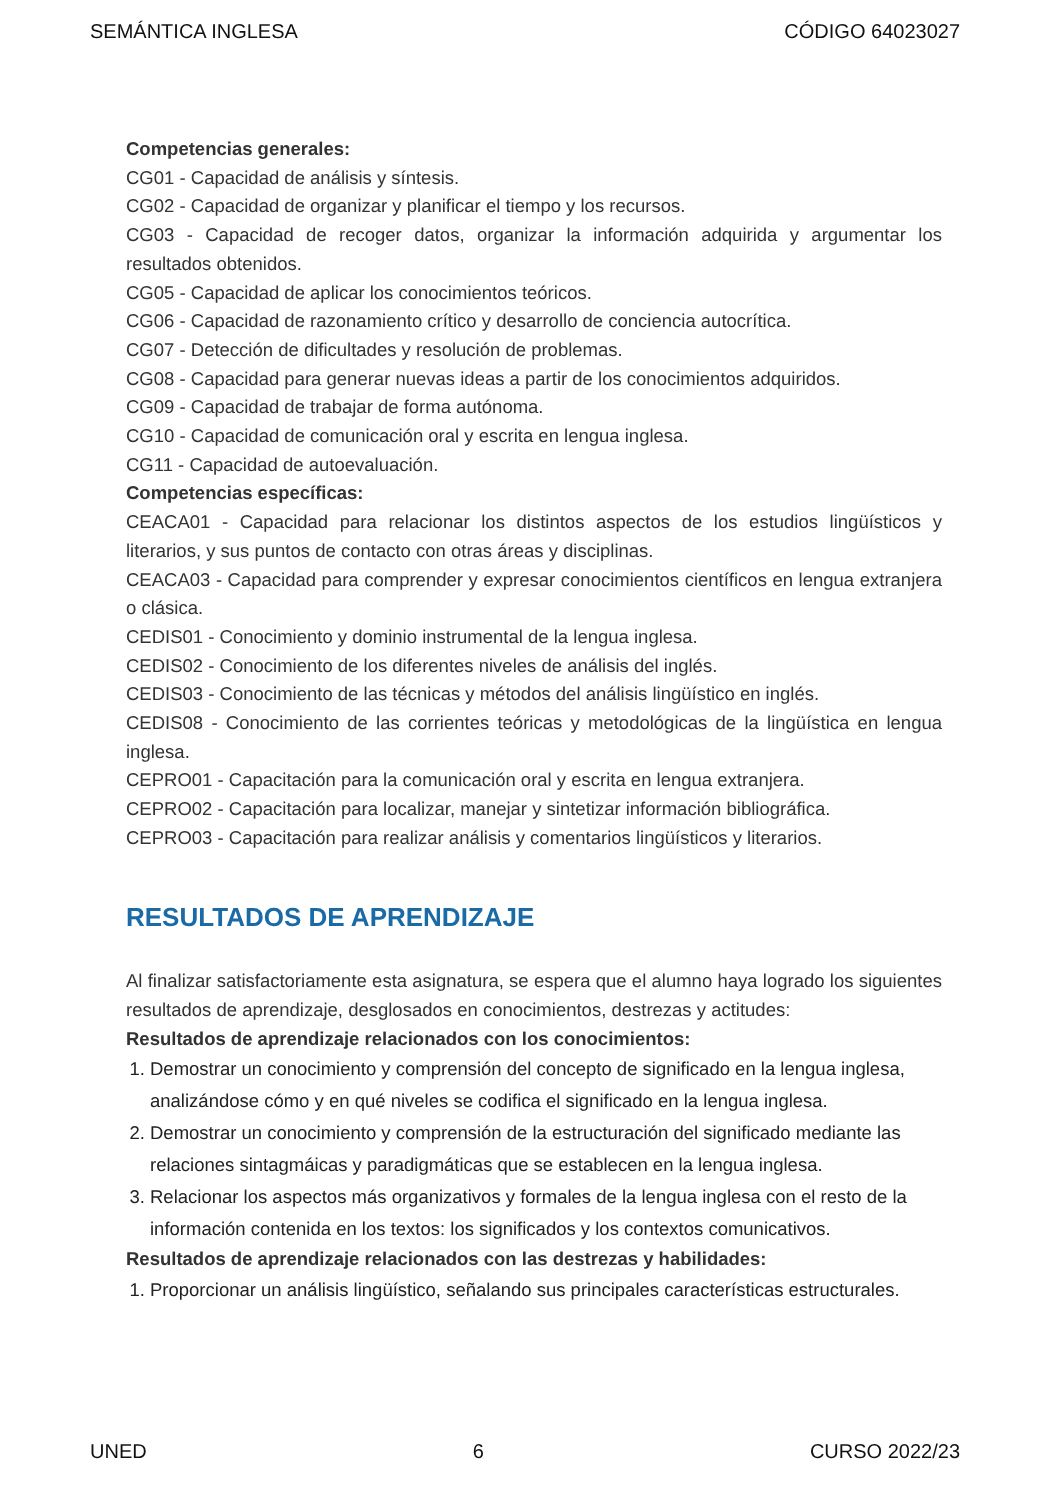SEMÁNTICA INGLESA CÓDIGO 64023027
Competencias generales:
CG01 - Capacidad de análisis y síntesis.
CG02 - Capacidad de organizar y planificar el tiempo y los recursos.
CG03 - Capacidad de recoger datos, organizar la información adquirida y argumentar los resultados obtenidos.
CG05 - Capacidad de aplicar los conocimientos teóricos.
CG06 - Capacidad de razonamiento crítico y desarrollo de conciencia autocrítica.
CG07 - Detección de dificultades y resolución de problemas.
CG08 - Capacidad para generar nuevas ideas a partir de los conocimientos adquiridos.
CG09 - Capacidad de trabajar de forma autónoma.
CG10 - Capacidad de comunicación oral y escrita en lengua inglesa.
CG11 - Capacidad de autoevaluación.
Competencias específicas:
CEACA01 - Capacidad para relacionar los distintos aspectos de los estudios lingüísticos y literarios, y sus puntos de contacto con otras áreas y disciplinas.
CEACA03 - Capacidad para comprender y expresar conocimientos científicos en lengua extranjera o clásica.
CEDIS01 - Conocimiento y dominio instrumental de la lengua inglesa.
CEDIS02 - Conocimiento de los diferentes niveles de análisis del inglés.
CEDIS03 - Conocimiento de las técnicas y métodos del análisis lingüístico en inglés.
CEDIS08 - Conocimiento de las corrientes teóricas y metodológicas de la lingüística en lengua inglesa.
CEPRO01 - Capacitación para la comunicación oral y escrita en lengua extranjera.
CEPRO02 - Capacitación para localizar, manejar y sintetizar información bibliográfica.
CEPRO03 - Capacitación para realizar análisis y comentarios lingüísticos y literarios.
RESULTADOS DE APRENDIZAJE
Al finalizar satisfactoriamente esta asignatura, se espera que el alumno haya logrado los siguientes resultados de aprendizaje, desglosados en conocimientos, destrezas y actitudes:
Resultados de aprendizaje relacionados con los conocimientos:
1. Demostrar un conocimiento y comprensión del concepto de significado en la lengua inglesa, analizándose cómo y en qué niveles se codifica el significado en la lengua inglesa.
2. Demostrar un conocimiento y comprensión de la estructuración del significado mediante las relaciones sintagmáicas y paradigmáticas que se establecen en la lengua inglesa.
3. Relacionar los aspectos más organizativos y formales de la lengua inglesa con el resto de la información contenida en los textos: los significados y los contextos comunicativos.
Resultados de aprendizaje relacionados con las destrezas y habilidades:
1. Proporcionar un análisis lingüístico, señalando sus principales características estructurales.
UNED 6 CURSO 2022/23